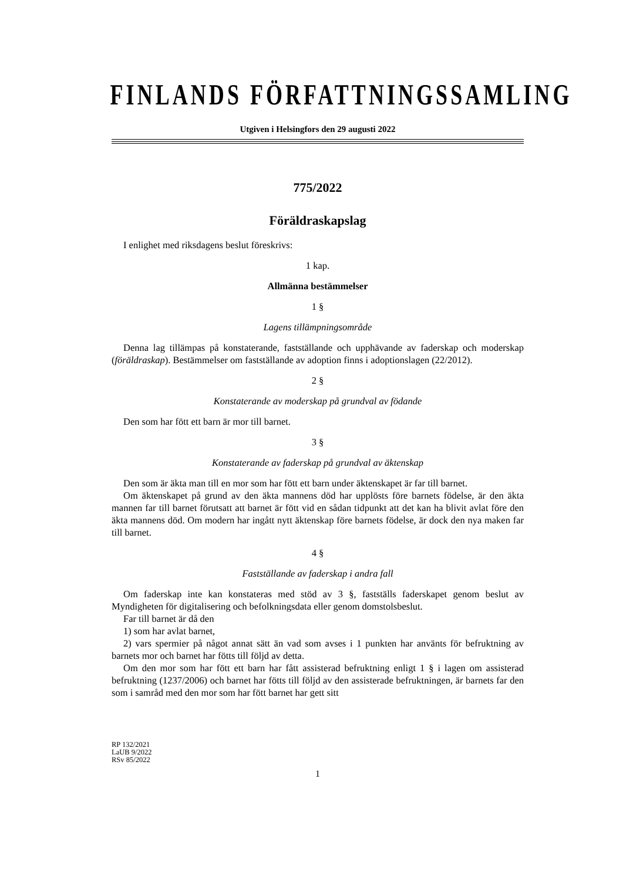FINLANDS FÖRFATTNINGSSAMLING
Utgiven i Helsingfors den 29 augusti 2022
775/2022
Föräldraskapslag
I enlighet med riksdagens beslut föreskrivs:
1 kap.
Allmänna bestämmelser
1 §
Lagens tillämpningsområde
Denna lag tillämpas på konstaterande, fastställande och upphävande av faderskap och moderskap (föräldraskap). Bestämmelser om fastställande av adoption finns i adoptionslagen (22/2012).
2 §
Konstaterande av moderskap på grundval av födande
Den som har fött ett barn är mor till barnet.
3 §
Konstaterande av faderskap på grundval av äktenskap
Den som är äkta man till en mor som har fött ett barn under äktenskapet är far till barnet.
Om äktenskapet på grund av den äkta mannens död har upplösts före barnets födelse, är den äkta mannen far till barnet förutsatt att barnet är fött vid en sådan tidpunkt att det kan ha blivit avlat före den äkta mannens död. Om modern har ingått nytt äktenskap före barnets födelse, är dock den nya maken far till barnet.
4 §
Fastställande av faderskap i andra fall
Om faderskap inte kan konstateras med stöd av 3 §, fastställs faderskapet genom beslut av Myndigheten för digitalisering och befolkningsdata eller genom domstolsbeslut.
Far till barnet är då den
1) som har avlat barnet,
2) vars spermier på något annat sätt än vad som avses i 1 punkten har använts för befruktning av barnets mor och barnet har fötts till följd av detta.
Om den mor som har fött ett barn har fått assisterad befruktning enligt 1 § i lagen om assisterad befruktning (1237/2006) och barnet har fötts till följd av den assisterade befruktningen, är barnets far den som i samråd med den mor som har fött barnet har gett sitt
RP 132/2021
LaUB 9/2022
RSv 85/2022
1